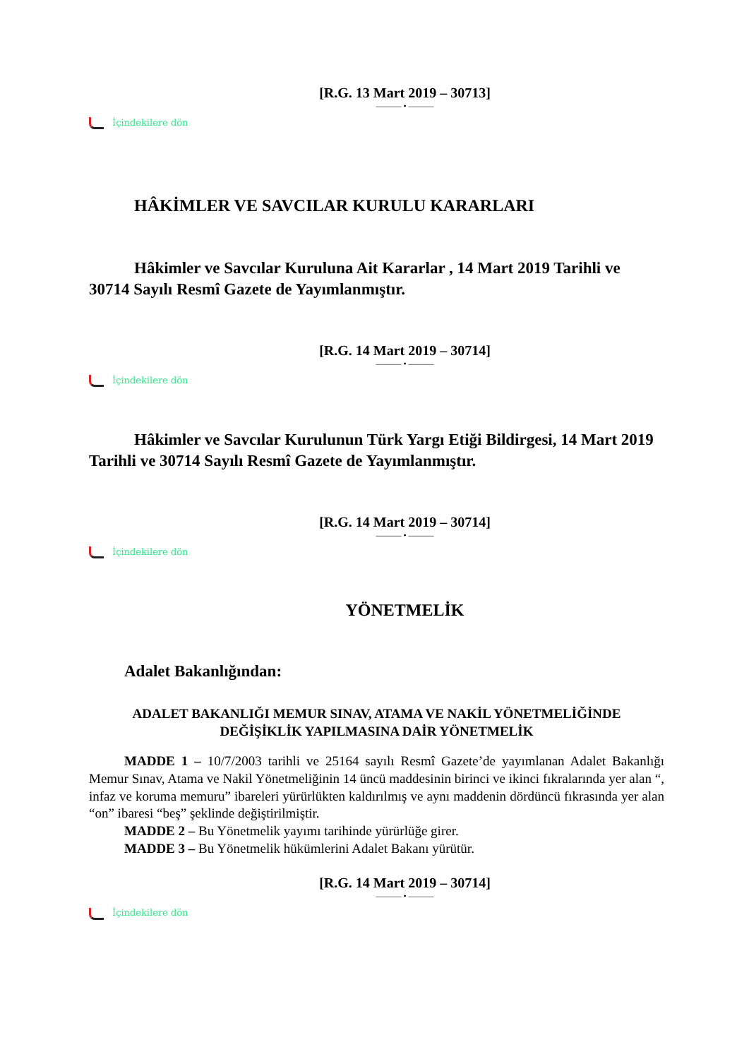[R.G. 13 Mart 2019 – 30713]
——— • ———
İçindekilere dön
HÂKİMLER VE SAVCILAR KURULU KARARLARI
Hâkimler ve Savcılar Kuruluna Ait Kararlar , 14 Mart 2019 Tarihli ve 30714 Sayılı Resmî Gazete de Yayımlanmıştır.
[R.G. 14 Mart 2019 – 30714]
——— • ———
İçindekilere dön
Hâkimler ve Savcılar Kurulunun Türk Yargı Etiği Bildirgesi, 14 Mart 2019 Tarihli ve 30714 Sayılı Resmî Gazete de Yayımlanmıştır.
[R.G. 14 Mart 2019 – 30714]
——— • ———
İçindekilere dön
YÖNETMELİK
Adalet Bakanlığından:
ADALET BAKANLIĞI MEMUR SINAV, ATAMA VE NAKİL YÖNETMELİĞİNDE
DEĞİŞİKLİK YAPILMASINA DAİR YÖNETMELİK
MADDE 1 – 10/7/2003 tarihli ve 25164 sayılı Resmî Gazete’de yayımlanan Adalet Bakanlığı Memur Sınav, Atama ve Nakil Yönetmeliğinin 14 üncü maddesinin birinci ve ikinci fıkralarında yer alan “, infaz ve koruma memuru” ibareleri yürürlükten kaldırılmış ve aynı maddenin dördüncü fıkrasında yer alan “on” ibaresi “beş” şeklinde değiştirilmiştir.
MADDE 2 – Bu Yönetmelik yayımı tarihinde yürürlüğe girer.
MADDE 3 – Bu Yönetmelik hükümlerini Adalet Bakanı yürütür.
[R.G. 14 Mart 2019 – 30714]
——— • ———
İçindekilere dön